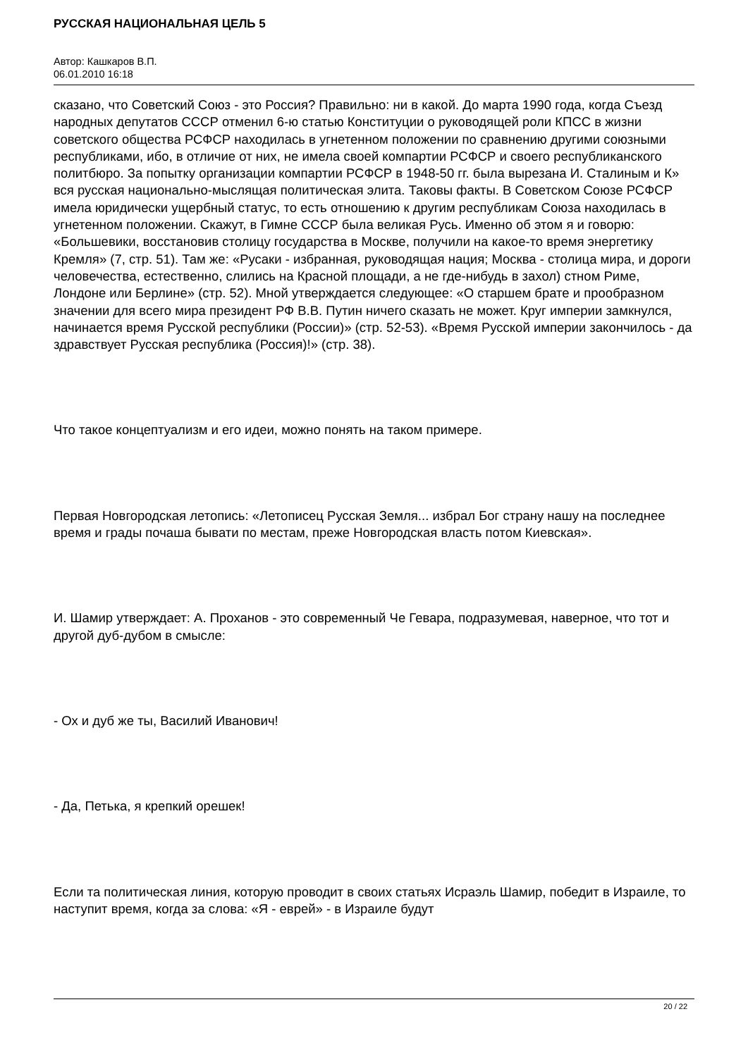РУССКАЯ НАЦИОНАЛЬНАЯ ЦЕЛЬ 5
Автор: Кашкаров В.П.
06.01.2010 16:18
сказано, что Советский Союз - это Россия? Правильно: ни в какой. До марта 1990 года, когда Съезд народных депутатов СССР отменил 6-ю статью Конституции о руководящей роли КПСС в жизни советского общества РСФСР находилась в угнетенном положении по сравнению другими союзными республиками, ибо, в отличие от них, не имела своей компартии РСФСР и своего республиканского политбюро. За попытку организации компартии РСФСР в 1948-50 гг. была вырезана И. Сталиным и К» вся русская национально-мыслящая политическая элита. Таковы факты. В Советском Союзе РСФСР имела юридически ущербный статус, то есть отношению к другим республикам Союза находилась в угнетенном положении. Скажут, в Гимне СССР была великая Русь. Именно об этом я и говорю: «Большевики, восстановив столицу государства в Москве, получили на какое-то время энергетику Кремля» (7, стр. 51). Там же: «Русаки - избранная, руководящая нация; Москва - столица мира, и дороги человечества, естественно, слились на Красной площади, а не где-нибудь в захол) стном Риме, Лондоне или Берлине» (стр. 52). Мной утверждается следующее: «О старшем брате и прообразном значении для всего мира президент РФ В.В. Путин ничего сказать не может. Круг империи замкнулся, начинается время Русской республики (России)» (стр. 52-53). «Время Русской империи закончилось - да здравствует Русская республика (Россия)!» (стр. 38).
Что такое концептуализм и его идеи, можно понять на таком примере.
Первая Новгородская летопись: «Летописец Русская Земля... избрал Бог страну нашу на последнее время и грады почаша бывати по местам, преже Новгородская власть потом Киевская».
И. Шамир утверждает: А. Проханов - это современный Че Гевара, подразумевая, наверное, что тот и другой дуб-дубом в смысле:
- Ох и дуб же ты, Василий Иванович!
- Да, Петька, я крепкий орешек!
Если та политическая линия, которую проводит в своих статьях Исраэль Шамир, победит в Израиле, то наступит время, когда за слова: «Я - еврей» - в Израиле будут
20 / 22